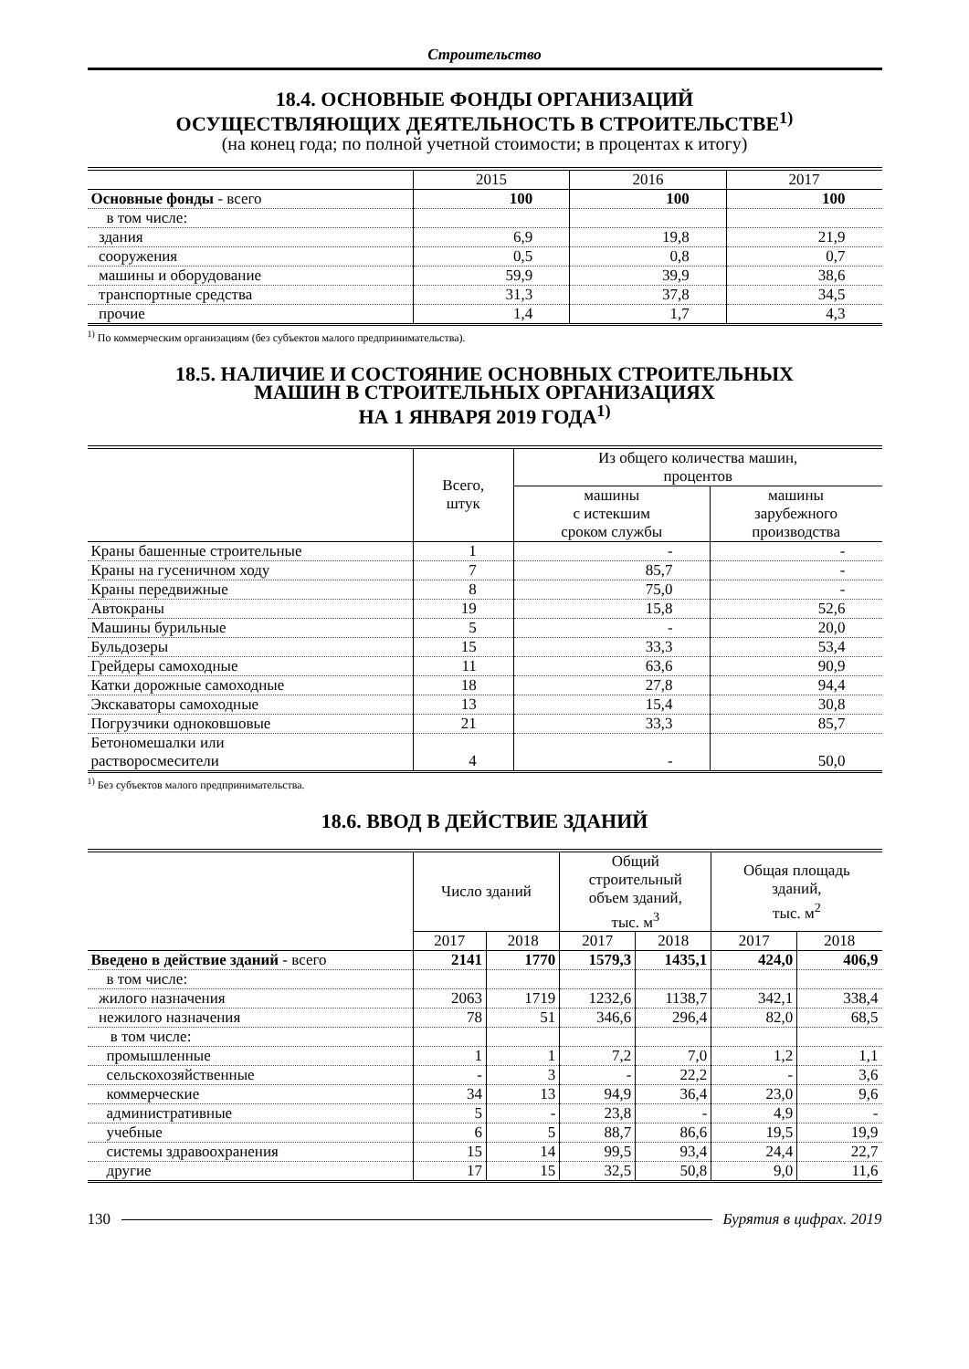Строительство
18.4. ОСНОВНЫЕ ФОНДЫ ОРГАНИЗАЦИЙ
ОСУЩЕСТВЛЯЮЩИХ ДЕЯТЕЛЬНОСТЬ В СТРОИТЕЛЬСТВЕ<sup>1)</sup>
(на конец года; по полной учетной стоимости; в процентах к итогу)
| | 2015 | 2016 | 2017 |
| --- | --- | --- | --- |
| Основные фонды - всего | 100 | 100 | 100 |
| в том числе: | | | |
| здания | 6,9 | 19,8 | 21,9 |
| сооружения | 0,5 | 0,8 | 0,7 |
| машины и оборудование | 59,9 | 39,9 | 38,6 |
| транспортные средства | 31,3 | 37,8 | 34,5 |
| прочие | 1,4 | 1,7 | 4,3 |
<sup>1)</sup> По коммерческим организациям (без субъектов малого предпринимательства).
18.5. НАЛИЧИЕ И СОСТОЯНИЕ ОСНОВНЫХ СТРОИТЕЛЬНЫХ
МАШИН В СТРОИТЕЛЬНЫХ ОРГАНИЗАЦИЯХ
НА 1 ЯНВАРЯ 2019 ГОДА<sup>1)</sup>
| | Всего, штук | Из общего количества машин, процентов | |
| --- | --- | --- | --- |
| | | машины с истекшим сроком службы | машины зарубежного производства |
| Краны башенные строительные | 1 | - | - |
| Краны на гусеничном ходу | 7 | 85,7 | - |
| Краны передвижные | 8 | 75,0 | - |
| Автокраны | 19 | 15,8 | 52,6 |
| Машины бурильные | 5 | - | 20,0 |
| Бульдозеры | 15 | 33,3 | 53,4 |
| Грейдеры самоходные | 11 | 63,6 | 90,9 |
| Катки дорожные самоходные | 18 | 27,8 | 94,4 |
| Экскаваторы самоходные | 13 | 15,4 | 30,8 |
| Погрузчики одноковшовые | 21 | 33,3 | 85,7 |
| Бетономешалки или растворосмесители | 4 | - | 50,0 |
<sup>1)</sup> Без субъектов малого предпринимательства.
18.6. ВВОД В ДЕЙСТВИЕ ЗДАНИЙ
| | Число зданий | | Общий строительный объем зданий, тыс. м<sup>3</sup> | | Общая площадь зданий, тыс. м<sup>2</sup> | |
| --- | --- | --- | --- | --- | --- | --- |
| | 2017 | 2018 | 2017 | 2018 | 2017 | 2018 |
| Введено в действие зданий - всего | 2141 | 1770 | 1579,3 | 1435,1 | 424,0 | 406,9 |
| в том числе: | | | | | | |
| жилого назначения | 2063 | 1719 | 1232,6 | 1138,7 | 342,1 | 338,4 |
| нежилого назначения | 78 | 51 | 346,6 | 296,4 | 82,0 | 68,5 |
| в том числе: | | | | | | |
| промышленные | 1 | 1 | 7,2 | 7,0 | 1,2 | 1,1 |
| сельскохозяйственные | - | 3 | - | 22,2 | - | 3,6 |
| коммерческие | 34 | 13 | 94,9 | 36,4 | 23,0 | 9,6 |
| административные | 5 | - | 23,8 | - | 4,9 | - |
| учебные | 6 | 5 | 88,7 | 86,6 | 19,5 | 19,9 |
| системы здравоохранения | 15 | 14 | 99,5 | 93,4 | 24,4 | 22,7 |
| другие | 17 | 15 | 32,5 | 50,8 | 9,0 | 11,6 |
130 Бурятия в цифрах. 2019